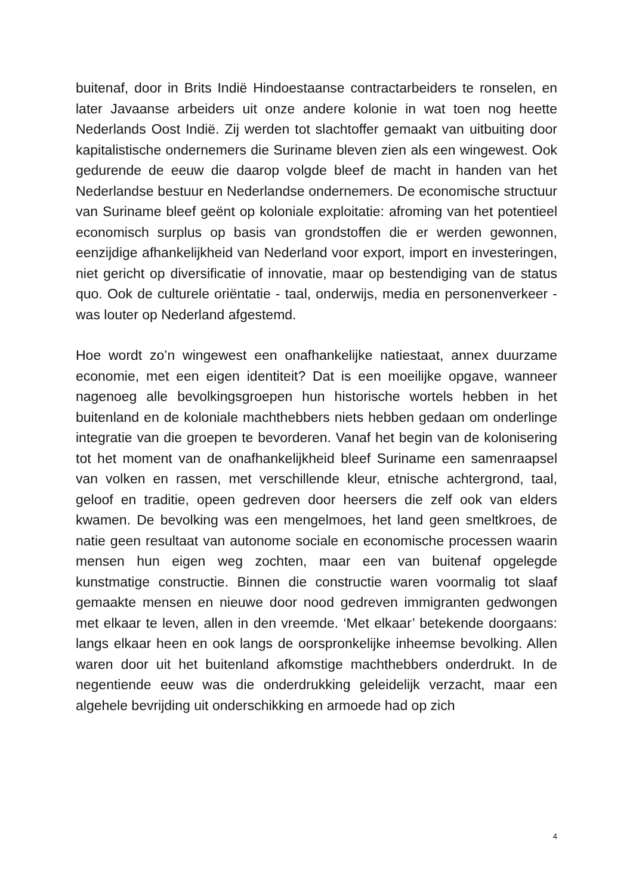buitenaf, door in Brits Indië Hindoestaanse contractarbeiders te ronselen, en later Javaanse arbeiders uit onze andere kolonie in wat toen nog heette Nederlands Oost Indië. Zij werden tot slachtoffer gemaakt van uitbuiting door kapitalistische ondernemers die Suriname bleven zien als een wingewest. Ook gedurende de eeuw die daarop volgde bleef de macht in handen van het Nederlandse bestuur en Nederlandse ondernemers. De economische structuur van Suriname bleef geënt op koloniale exploitatie: afroming van het potentieel economisch surplus op basis van grondstoffen die er werden gewonnen, eenzijdige afhankelijkheid van Nederland voor export, import en investeringen, niet gericht op diversificatie of innovatie, maar op bestendiging van de status quo. Ook de culturele oriëntatie - taal, onderwijs, media en personenverkeer - was louter op Nederland afgestemd.
Hoe wordt zo’n wingewest een onafhankelijke natiestaat, annex duurzame economie, met een eigen identiteit? Dat is een moeilijke opgave, wanneer nagenoeg alle bevolkingsgroepen hun historische wortels hebben in het buitenland en de koloniale machthebbers niets hebben gedaan om onderlinge integratie van die groepen te bevorderen. Vanaf het begin van de kolonisering tot het moment van de onafhankelijkheid bleef Suriname een samenraapsel van volken en rassen, met verschillende kleur, etnische achtergrond, taal, geloof en traditie, opeen gedreven door heersers die zelf ook van elders kwamen. De bevolking was een mengelmoes, het land geen smeltkroes, de natie geen resultaat van autonome sociale en economische processen waarin mensen hun eigen weg zochten, maar een van buitenaf opgelegde kunstmatige constructie. Binnen die constructie waren voormalig tot slaaf gemaakte mensen en nieuwe door nood gedreven immigranten gedwongen met elkaar te leven, allen in den vreemde. ‘Met elkaar’ betekende doorgaans: langs elkaar heen en ook langs de oorspronkelijke inheemse bevolking. Allen waren door uit het buitenland afkomstige machthebbers onderdrukt. In de negentiende eeuw was die onderdrukking geleidelijk verzacht, maar een algehele bevrijding uit onderschikking en armoede had op zich
4